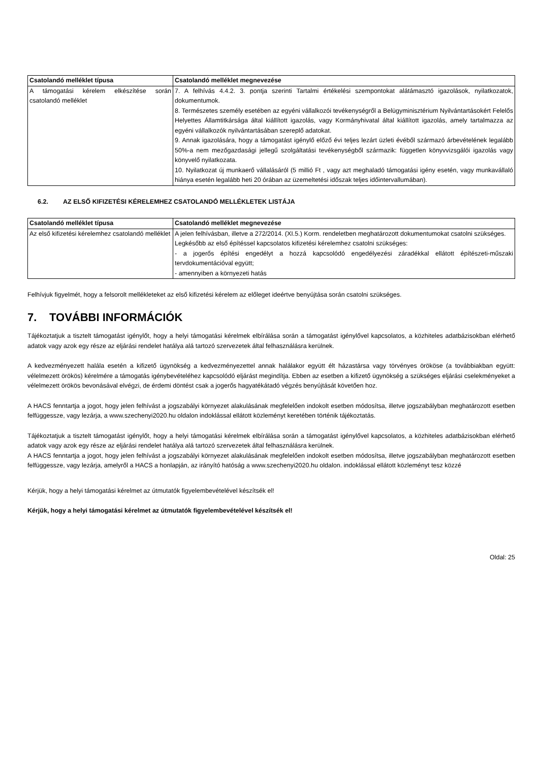| Csatolandó melléklet típusa | Csatolandó melléklet megnevezése |
| --- | --- |
| A támogatási kérelem elkészítése során csatolandó melléklet | 7. A felhívás 4.4.2. 3. pontja szerinti Tartalmi értékelési szempontokat alátámasztó igazolások, nyilatkozatok, dokumentumok. 8. Természetes személy esetében az egyéni vállalkozói tevékenységről a Belügyminisztérium Nyilvántartásokért Felelős Helyettes Államtitkársága által kiállított igazolás, vagy Kormányhivatal által kiállított igazolás, amely tartalmazza az egyéni vállalkozók nyilvántartásában szereplő adatokat. 9. Annak igazolására, hogy a támogatást igénylő előző évi teljes lezárt üzleti évéből származó árbevételének legalább 50%-a nem mezőgazdasági jellegű szolgáltatási tevékenységből származik: független könyvvizsgálói igazolás vagy könyvelő nyilatkozata. 10. Nyilatkozat új munkaerő vállalásáról (5 millió Ft , vagy azt meghaladó támogatási igény esetén, vagy munkavállaló hiánya esetén legalább heti 20 órában az üzemeltetési időszak teljes időintervallumában). |
6.2. AZ ELSŐ KIFIZETÉSI KÉRELEMHEZ CSATOLANDÓ MELLÉKLETEK LISTÁJA
| Csatolandó melléklet típusa | Csatolandó melléklet megnevezése |
| --- | --- |
| Az első kifizetési kérelemhez csatolandó melléklet | A jelen felhívásban, illetve a 272/2014. (XI.5.) Korm. rendeletben meghatározott dokumentumokat csatolni szükséges. Legkésőbb az első építéssel kapcsolatos kifizetési kérelemhez csatolni szükséges: - a jogerős építési engedélyt a hozzá kapcsolódó engedélyezési záradékkal ellátott építészeti-műszaki tervdokumentációval együtt; - amennyiben a környezeti hatás |
Felhívjuk figyelmét, hogy a felsorolt mellékleteket az első kifizetési kérelem az előleget ideértve benyújtása során csatolni szükséges.
7. TOVÁBBI INFORMÁCIÓK
Tájékoztatjuk a tisztelt támogatást igénylőt, hogy a helyi támogatási kérelmek elbírálása során a támogatást igénylővel kapcsolatos, a közhiteles adatbázisokban elérhető adatok vagy azok egy része az eljárási rendelet hatálya alá tartozó szervezetek által felhasználásra kerülnek.
A kedvezményezett halála esetén a kifizető ügynökség a kedvezményezettel annak halálakor együtt élt házastársa vagy törvényes örököse (a továbbiakban együtt: vélelmezett örökös) kérelmére a támogatás igénybevételéhez kapcsolódó eljárást megindítja. Ebben az esetben a kifizető ügynökség a szükséges eljárási cselekményeket a vélelmezett örökös bevonásával elvégzi, de érdemi döntést csak a jogerős hagyatékátadó végzés benyújtását követően hoz.
A HACS fenntartja a jogot, hogy jelen felhívást a jogszabályi környezet alakulásának megfelelően indokolt esetben módosítsa, illetve jogszabályban meghatározott esetben felfüggessze, vagy lezárja, a www.szechenyi2020.hu oldalon indoklással ellátott közleményt keretében történik tájékoztatás.
Tájékoztatjuk a tisztelt támogatást igénylőt, hogy a helyi támogatási kérelmek elbírálása során a támogatást igénylővel kapcsolatos, a közhiteles adatbázisokban elérhető adatok vagy azok egy része az eljárási rendelet hatálya alá tartozó szervezetek által felhasználásra kerülnek.
A HACS fenntartja a jogot, hogy jelen felhívást a jogszabályi környezet alakulásának megfelelően indokolt esetben módosítsa, illetve jogszabályban meghatározott esetben felfüggessze, vagy lezárja, amelyről a HACS a honlapján, az irányító hatóság a www.szechenyi2020.hu oldalon. indoklással ellátott közleményt tesz közzé
Kérjük, hogy a helyi támogatási kérelmet az útmutatók figyelembevételével készítsék el!
Kérjük, hogy a helyi támogatási kérelmet az útmutatók figyelembevételével készítsék el!
Oldal: 25